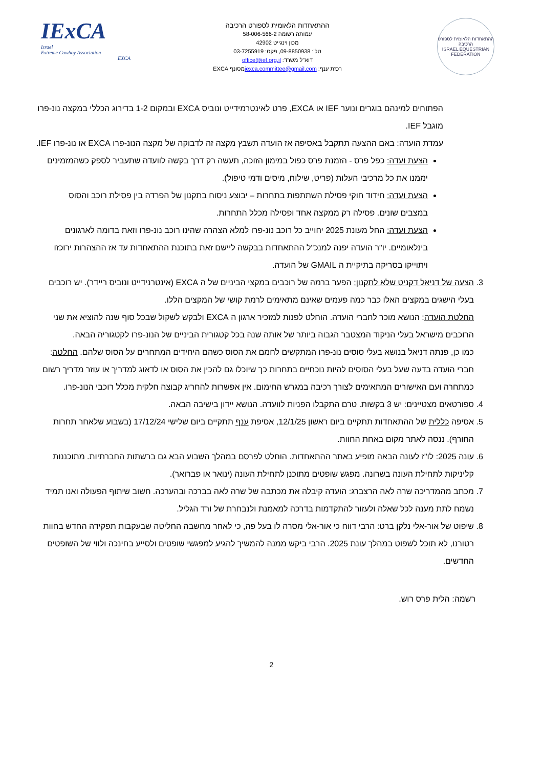IExCA
Israel
Extreme Cowboy Association
EXCA
ההתאחדות הלאומית לספורט הרכיבה
עמותה רשומה 58-006-566-2
מכון וינגייט 42902
טל': 09-8850938, פקס: 03-7255919
דוא"ל משרד: office@ief.org.il
רכזת ענף: iexca.committee@gmail.comמסונף EXCA
ההתאחדות הלאומית לספורט הרכיבה
ISRAEL EQUESTRIAN FEDERATION
הפתוחים למינהם בוגרים ונוער IEF או EXCA, פרט לאינטרמידייט ונוביס EXCA ובמקום 1-2 בדירוג הכללי במקצה נונ-פרו מוגבל IEF.
עמדת הועדה: באם ההצעה תתקבל באסיפה אז הועדה תשבץ מקצה זה לדבוקה של מקצה הנונ-פרו EXCA או נונ-פרו IEF.
הצעת ועדה: כפל פרס - הזמנת פרס כפול במימון הזוכה, תעשה רק דרך בקשה לוועדה שתעביר לספק כשהמזמינים יממנו את כל מרכיבי העלות (פריט, שילוח, מיסים ודמי טיפול).
הצעת ועדה: חידוד חוקי פסילת השתתפות בתחרות – יבוצע ניסוח בתקנון של הפרדה בין פסילת רוכב והסוס במצבים שונים. פסילה רק ממקצה אחד ופסילה מכלל התחרות.
הצעת ועדה: החל מעונת 2025 יחוייב כל רוכב נונ-פרו למלא הצהרה שהינו רוכב נונ-פרו וזאת בדומה לארגונים בינלאומיים. יו"ר הועדה יפנה למנכ"ל ההתאחדות בבקשה ליישם זאת בתוכנת ההתאחדות עד אז ההצהרות ירוכזו ויתוייקו בסריקה בתיקיית ה GMAIL של הועדה.
3. הצעה של דניאל דקניט שלא לתקנון: הפער ברמה של רוכבים במקצי הביניים של ה EXCA (אינטרנידייט ונוביס ריידר). יש רוכבים בעלי הישגים במקצים האלו כבר כמה פעמים שאינם מתאימים לרמת קושי של המקצים הללו.
החלטת הועדה: הנושא מוכר לחברי הועדה. הוחלט לפנות למזכיר ארגון ה EXCA ולבקש לשקול שבכל סוף שנה להוציא את שני הרוכבים מישראל בעלי הניקוד המצטבר הגבוה ביותר של אותה שנה בכל קטגורית הביניים של הנונ-פרו לקטגוריה הבאה.
כמו כן, פנתה דניאל בנושא בעלי סוסים נונ-פרו המתקשים לחמם את הסוס כשהם היחידים המתחרים על הסוס שלהם. החלטה: חברי הועדה בדעה שעל בעלי הסוסים להיות נוכחיים בתחרות כך שיוכלו גם להכין את הסוס או לדאוג למדריך או עוזר מדריך רשום כמתחרה ועם האישורים המתאימים לצורך רכיבה במגרש החימום. אין אפשרות להחריג קבוצה חלקית מכלל רוכבי הנונ-פרו.
4. ספורטאים מצטיינים: יש 3 בקשות. טרם התקבלו הפניות לוועדה. הנושא יידון בישיבה הבאה.
5. אסיפה כללית של ההתאחדות תתקיים ביום ראשון 12/1/25, אסיפת ענף תתקיים ביום שלישי 17/12/24 (בשבוע שלאחר תחרות החורף). ננסה לאתר מקום באחת החוות.
6. עונה 2025: לו"ז לעונה הבאה מופיע באתר ההתאחדות. הוחלט לפרסם במהלך השבוע הבא גם ברשתות החברתיות. מתוכננות קליניקות לתחילת העונה בשרונה. מפגש שופטים מתוכנן לתחילת העונה (ינואר או פברואר).
7. מכתב מהמדריכה שרה לאה הרצברג: הועדה קיבלה את מכתבה של שרה לאה בברכה ובהערכה. חשוב שיתוף הפעולה ואנו תמיד נשמח לתת מענה לכל שאלה ולעזור להתקדמות בדרכה למאמנת ולנבחרת של ורד הגליל.
8. שיפוט של אור-אלי נלקן ברט: הרבי דווח כי אור-אלי מסרה לו בעל פה, כי לאחר מחשבה החליטה שבעקבות תפקידה החדש בחוות רטורנו, לא תוכל לשפוט במהלך עונת 2025. הרבי ביקש ממנה להמשיך להגיע למפגשי שופטים ולסייע בחינכה ולווי של השופטים החדשים.
רשמה: הלית פרס רוש.
2